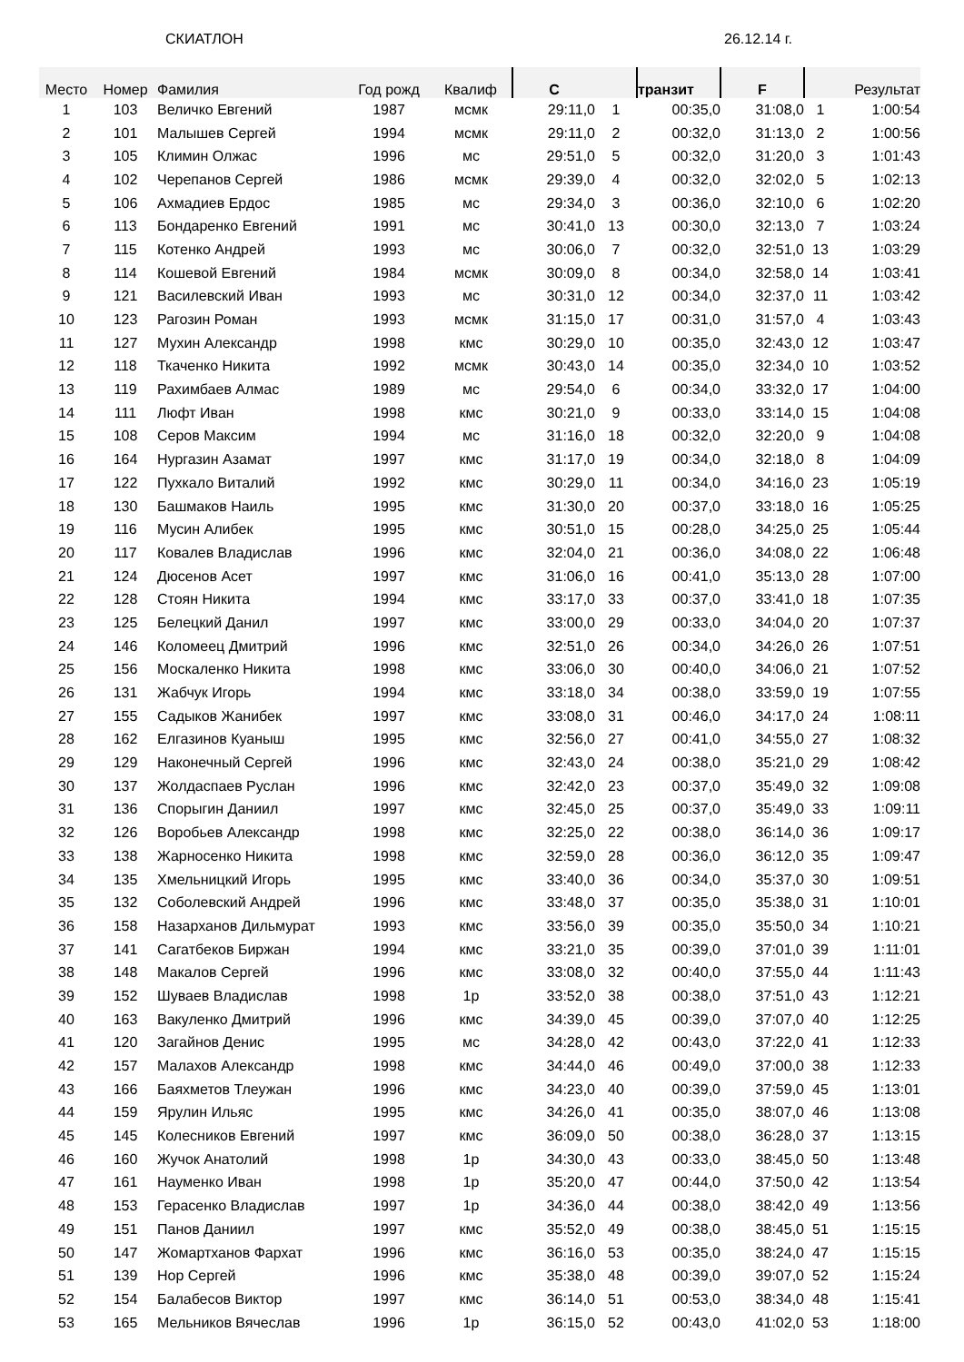СКИАТЛОН 26.12.14 г.
| Место | Номер | Фамилия | Год рожд | Квалиф | С | | транзит | F | | Результат |
| --- | --- | --- | --- | --- | --- | --- | --- | --- | --- | --- |
| 1 | 103 | Величко Евгений | 1987 | мсмк | 29:11,0 | 1 | 00:35,0 | 31:08,0 | 1 | 1:00:54 |
| 2 | 101 | Малышев Сергей | 1994 | мсмк | 29:11,0 | 2 | 00:32,0 | 31:13,0 | 2 | 1:00:56 |
| 3 | 105 | Климин Олжас | 1996 | мс | 29:51,0 | 5 | 00:32,0 | 31:20,0 | 3 | 1:01:43 |
| 4 | 102 | Черепанов Сергей | 1986 | мсмк | 29:39,0 | 4 | 00:32,0 | 32:02,0 | 5 | 1:02:13 |
| 5 | 106 | Ахмадиев Ердос | 1985 | мс | 29:34,0 | 3 | 00:36,0 | 32:10,0 | 6 | 1:02:20 |
| 6 | 113 | Бондаренко Евгений | 1991 | мс | 30:41,0 | 13 | 00:30,0 | 32:13,0 | 7 | 1:03:24 |
| 7 | 115 | Котенко Андрей | 1993 | мс | 30:06,0 | 7 | 00:32,0 | 32:51,0 | 13 | 1:03:29 |
| 8 | 114 | Кошевой Евгений | 1984 | мсмк | 30:09,0 | 8 | 00:34,0 | 32:58,0 | 14 | 1:03:41 |
| 9 | 121 | Василевский Иван | 1993 | мс | 30:31,0 | 12 | 00:34,0 | 32:37,0 | 11 | 1:03:42 |
| 10 | 123 | Рагозин Роман | 1993 | мсмк | 31:15,0 | 17 | 00:31,0 | 31:57,0 | 4 | 1:03:43 |
| 11 | 127 | Мухин Александр | 1998 | кмс | 30:29,0 | 10 | 00:35,0 | 32:43,0 | 12 | 1:03:47 |
| 12 | 118 | Ткаченко Никита | 1992 | мсмк | 30:43,0 | 14 | 00:35,0 | 32:34,0 | 10 | 1:03:52 |
| 13 | 119 | Рахимбаев Алмас | 1989 | мс | 29:54,0 | 6 | 00:34,0 | 33:32,0 | 17 | 1:04:00 |
| 14 | 111 | Люфт Иван | 1998 | кмс | 30:21,0 | 9 | 00:33,0 | 33:14,0 | 15 | 1:04:08 |
| 15 | 108 | Серов Максим | 1994 | мс | 31:16,0 | 18 | 00:32,0 | 32:20,0 | 9 | 1:04:08 |
| 16 | 164 | Нургазин Азамат | 1997 | кмс | 31:17,0 | 19 | 00:34,0 | 32:18,0 | 8 | 1:04:09 |
| 17 | 122 | Пухкало Виталий | 1992 | кмс | 30:29,0 | 11 | 00:34,0 | 34:16,0 | 23 | 1:05:19 |
| 18 | 130 | Башмаков Наиль | 1995 | кмс | 31:30,0 | 20 | 00:37,0 | 33:18,0 | 16 | 1:05:25 |
| 19 | 116 | Мусин Алибек | 1995 | кмс | 30:51,0 | 15 | 00:28,0 | 34:25,0 | 25 | 1:05:44 |
| 20 | 117 | Ковалев Владислав | 1996 | кмс | 32:04,0 | 21 | 00:36,0 | 34:08,0 | 22 | 1:06:48 |
| 21 | 124 | Дюсенов Асет | 1997 | кмс | 31:06,0 | 16 | 00:41,0 | 35:13,0 | 28 | 1:07:00 |
| 22 | 128 | Стоян Никита | 1994 | кмс | 33:17,0 | 33 | 00:37,0 | 33:41,0 | 18 | 1:07:35 |
| 23 | 125 | Белецкий Данил | 1997 | кмс | 33:00,0 | 29 | 00:33,0 | 34:04,0 | 20 | 1:07:37 |
| 24 | 146 | Коломеец Дмитрий | 1996 | кмс | 32:51,0 | 26 | 00:34,0 | 34:26,0 | 26 | 1:07:51 |
| 25 | 156 | Москаленко Никита | 1998 | кмс | 33:06,0 | 30 | 00:40,0 | 34:06,0 | 21 | 1:07:52 |
| 26 | 131 | Жабчук Игорь | 1994 | кмс | 33:18,0 | 34 | 00:38,0 | 33:59,0 | 19 | 1:07:55 |
| 27 | 155 | Садыков Жанибек | 1997 | кмс | 33:08,0 | 31 | 00:46,0 | 34:17,0 | 24 | 1:08:11 |
| 28 | 162 | Елгазинов Куаныш | 1995 | кмс | 32:56,0 | 27 | 00:41,0 | 34:55,0 | 27 | 1:08:32 |
| 29 | 129 | Наконечный Сергей | 1996 | кмс | 32:43,0 | 24 | 00:38,0 | 35:21,0 | 29 | 1:08:42 |
| 30 | 137 | Жолдаспаев Руслан | 1996 | кмс | 32:42,0 | 23 | 00:37,0 | 35:49,0 | 32 | 1:09:08 |
| 31 | 136 | Спорыгин Даниил | 1997 | кмс | 32:45,0 | 25 | 00:37,0 | 35:49,0 | 33 | 1:09:11 |
| 32 | 126 | Воробьев Александр | 1998 | кмс | 32:25,0 | 22 | 00:38,0 | 36:14,0 | 36 | 1:09:17 |
| 33 | 138 | Жарносенко Никита | 1998 | кмс | 32:59,0 | 28 | 00:36,0 | 36:12,0 | 35 | 1:09:47 |
| 34 | 135 | Хмельницкий Игорь | 1995 | кмс | 33:40,0 | 36 | 00:34,0 | 35:37,0 | 30 | 1:09:51 |
| 35 | 132 | Соболевский Андрей | 1996 | кмс | 33:48,0 | 37 | 00:35,0 | 35:38,0 | 31 | 1:10:01 |
| 36 | 158 | Назарханов Дильмурат | 1993 | кмс | 33:56,0 | 39 | 00:35,0 | 35:50,0 | 34 | 1:10:21 |
| 37 | 141 | Сагатбеков Биржан | 1994 | кмс | 33:21,0 | 35 | 00:39,0 | 37:01,0 | 39 | 1:11:01 |
| 38 | 148 | Макалов Сергей | 1996 | кмс | 33:08,0 | 32 | 00:40,0 | 37:55,0 | 44 | 1:11:43 |
| 39 | 152 | Шуваев Владислав | 1998 | 1р | 33:52,0 | 38 | 00:38,0 | 37:51,0 | 43 | 1:12:21 |
| 40 | 163 | Вакуленко Дмитрий | 1996 | кмс | 34:39,0 | 45 | 00:39,0 | 37:07,0 | 40 | 1:12:25 |
| 41 | 120 | Загайнов Денис | 1995 | мс | 34:28,0 | 42 | 00:43,0 | 37:22,0 | 41 | 1:12:33 |
| 42 | 157 | Малахов Александр | 1998 | кмс | 34:44,0 | 46 | 00:49,0 | 37:00,0 | 38 | 1:12:33 |
| 43 | 166 | Баяхметов Тлеужан | 1996 | кмс | 34:23,0 | 40 | 00:39,0 | 37:59,0 | 45 | 1:13:01 |
| 44 | 159 | Ярулин Ильяс | 1995 | кмс | 34:26,0 | 41 | 00:35,0 | 38:07,0 | 46 | 1:13:08 |
| 45 | 145 | Колесников Евгений | 1997 | кмс | 36:09,0 | 50 | 00:38,0 | 36:28,0 | 37 | 1:13:15 |
| 46 | 160 | Жучок Анатолий | 1998 | 1р | 34:30,0 | 43 | 00:33,0 | 38:45,0 | 50 | 1:13:48 |
| 47 | 161 | Науменко Иван | 1998 | 1р | 35:20,0 | 47 | 00:44,0 | 37:50,0 | 42 | 1:13:54 |
| 48 | 153 | Герасенко Владислав | 1997 | 1р | 34:36,0 | 44 | 00:38,0 | 38:42,0 | 49 | 1:13:56 |
| 49 | 151 | Панов Даниил | 1997 | кмс | 35:52,0 | 49 | 00:38,0 | 38:45,0 | 51 | 1:15:15 |
| 50 | 147 | Жомартханов Фархат | 1996 | кмс | 36:16,0 | 53 | 00:35,0 | 38:24,0 | 47 | 1:15:15 |
| 51 | 139 | Нор Сергей | 1996 | кмс | 35:38,0 | 48 | 00:39,0 | 39:07,0 | 52 | 1:15:24 |
| 52 | 154 | Балабесов Виктор | 1997 | кмс | 36:14,0 | 51 | 00:53,0 | 38:34,0 | 48 | 1:15:41 |
| 53 | 165 | Мельников Вячеслав | 1996 | 1р | 36:15,0 | 52 | 00:43,0 | 41:02,0 | 53 | 1:18:00 |